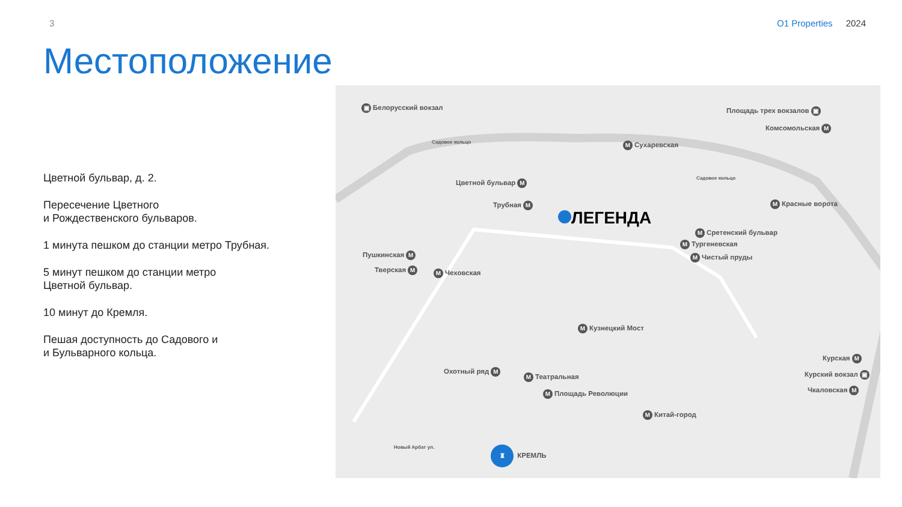3 O1 Properties 2024
Местоположение
Цветной бульвар, д. 2.
Пересечение Цветного
и Рождественского бульваров.
1 минута пешком до станции метро Трубная.
5 минут пешком до станции метро
Цветной бульвар.
10 минут до Кремля.
Пешая доступность до Садового и
и Бульварного кольца.
▣ Белорусский вокзал Площадь трех вокзалов ▣
Комсомольская М
Садовое кольцо М Сухаревская
Садовое кольцо
Цветной бульвар М
Трубная М
ЛЕГЕНДА
М Красные ворота
М Сретенский бульвар
М Тургеневская
М Чистый пруды
Пушкинская М
Тверская М М Чеховская
М Кузнецкий Мост
Курская М
Курский вокзал ▣
Чкаловская М
Охотный ряд М
М Театральная
М Площадь Революции
М Китай-город
Новый Арбат ул. ♜ КРЕМЛЬ